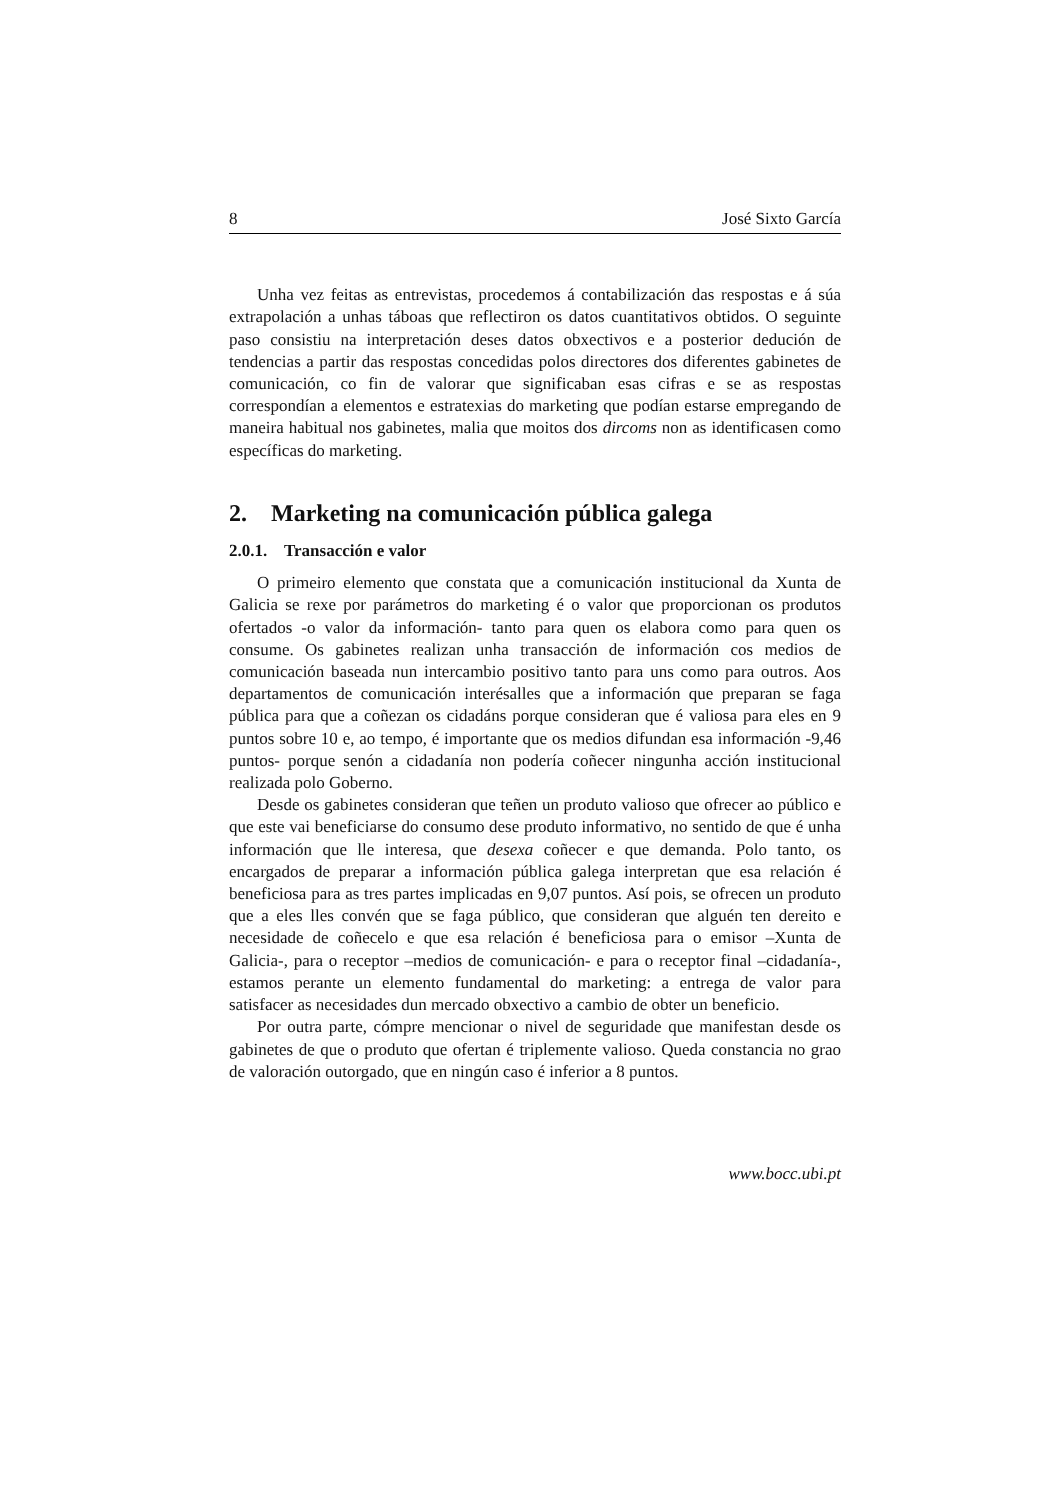8 José Sixto García
Unha vez feitas as entrevistas, procedemos á contabilización das respostas e á súa extrapolación a unhas táboas que reflectiron os datos cuantitativos obtidos. O seguinte paso consistiu na interpretación deses datos obxectivos e a posterior dedución de tendencias a partir das respostas concedidas polos directores dos diferentes gabinetes de comunicación, co fin de valorar que significaban esas cifras e se as respostas correspondían a elementos e estratexias do marketing que podían estarse empregando de maneira habitual nos gabinetes, malia que moitos dos dircoms non as identificasen como específicas do marketing.
2. Marketing na comunicación pública galega
2.0.1. Transacción e valor
O primeiro elemento que constata que a comunicación institucional da Xunta de Galicia se rexe por parámetros do marketing é o valor que proporcionan os produtos ofertados -o valor da información- tanto para quen os elabora como para quen os consume. Os gabinetes realizan unha transacción de información cos medios de comunicación baseada nun intercambio positivo tanto para uns como para outros. Aos departamentos de comunicación interésalles que a información que preparan se faga pública para que a coñezan os cidadáns porque consideran que é valiosa para eles en 9 puntos sobre 10 e, ao tempo, é importante que os medios difundan esa información -9,46 puntos- porque senón a cidadanía non podería coñecer ningunha acción institucional realizada polo Goberno.
Desde os gabinetes consideran que teñen un produto valioso que ofrecer ao público e que este vai beneficiarse do consumo dese produto informativo, no sentido de que é unha información que lle interesa, que desexa coñecer e que demanda. Polo tanto, os encargados de preparar a información pública galega interpretan que esa relación é beneficiosa para as tres partes implicadas en 9,07 puntos. Así pois, se ofrecen un produto que a eles lles convén que se faga público, que consideran que alguén ten dereito e necesidade de coñecelo e que esa relación é beneficiosa para o emisor –Xunta de Galicia-, para o receptor –medios de comunicación- e para o receptor final –cidadanía-, estamos perante un elemento fundamental do marketing: a entrega de valor para satisfacer as necesidades dun mercado obxectivo a cambio de obter un beneficio.
Por outra parte, cómpre mencionar o nivel de seguridade que manifestan desde os gabinetes de que o produto que ofertan é triplemente valioso. Queda constancia no grao de valoración outorgado, que en ningún caso é inferior a 8 puntos.
www.bocc.ubi.pt